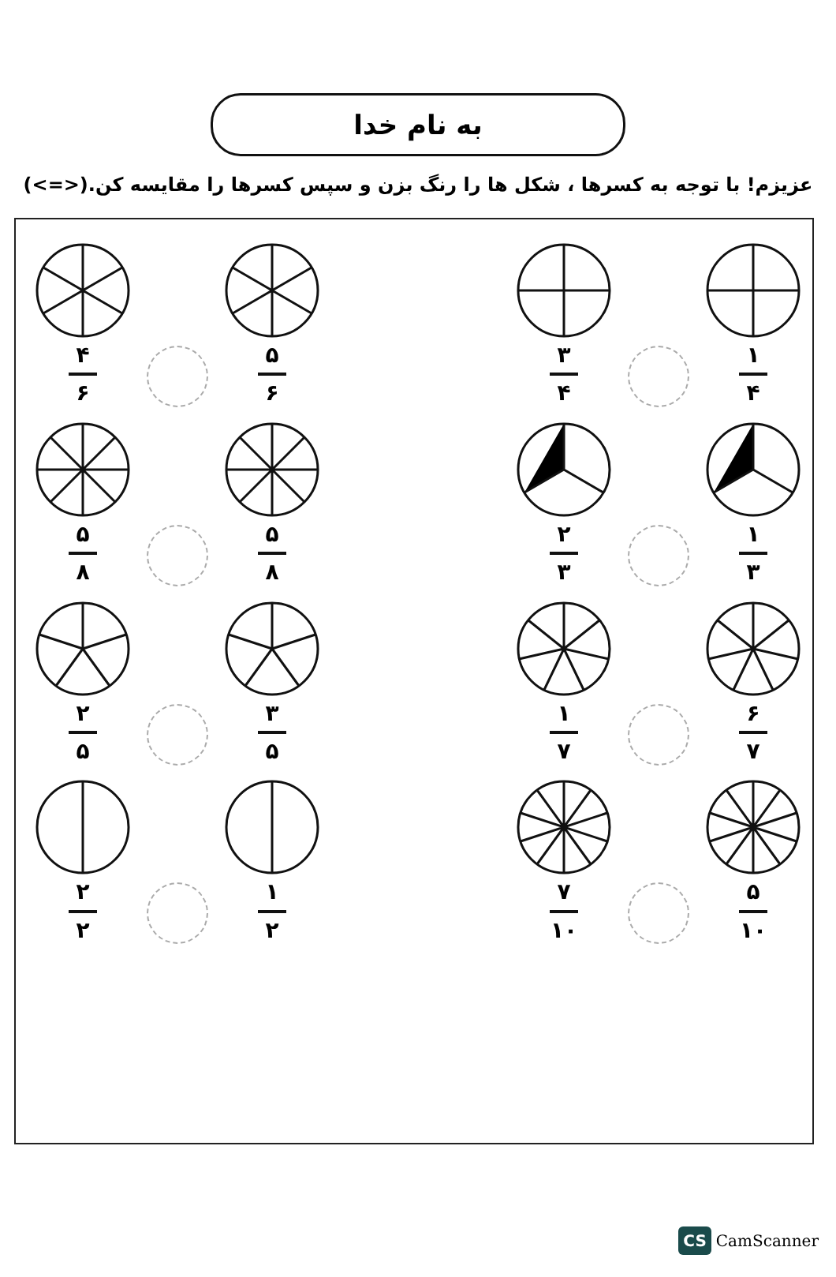به نام خدا
عزیزم! با توجه به کسرها ، شکل ها را رنگ بزن و سپس کسرها را مقایسه کن.(<=>)
۱
۴
۳
۴
۵
۶
۴
۶
۱
۳
۲
۳
۵
۸
۵
۸
۶
۷
۱
۷
۳
۵
۲
۵
۵
۱۰
۷
۱۰
۱
۲
۲
۲
CS CamScanner